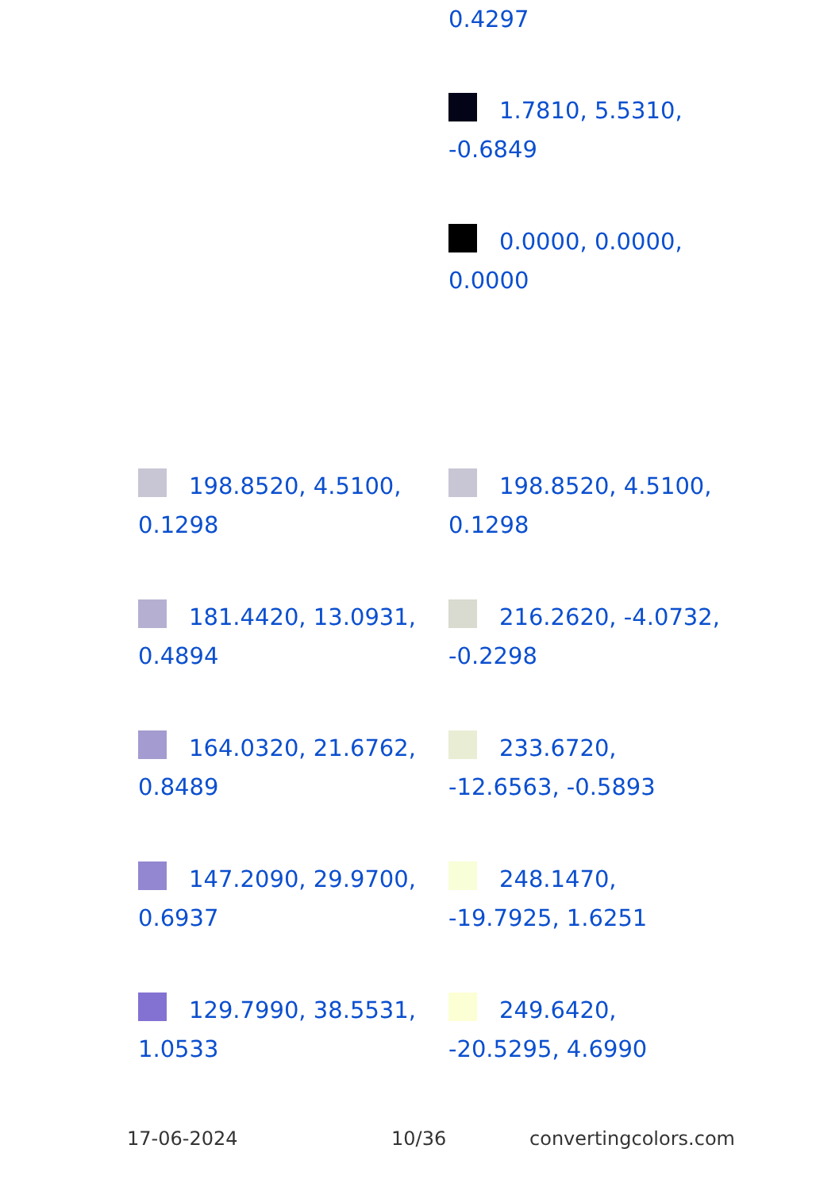0.4297
1.7810, 5.5310, -0.6849
0.0000, 0.0000, 0.0000
198.8520, 4.5100, 0.1298
198.8520, 4.5100, 0.1298
181.4420, 13.0931, 0.4894
216.2620, -4.0732, -0.2298
164.0320, 21.6762, 0.8489
233.6720, -12.6563, -0.5893
147.2090, 29.9700, 0.6937
248.1470, -19.7925, 1.6251
129.7990, 38.5531, 1.0533
249.6420, -20.5295, 4.6990
17-06-2024 10/36 convertingcolors.com